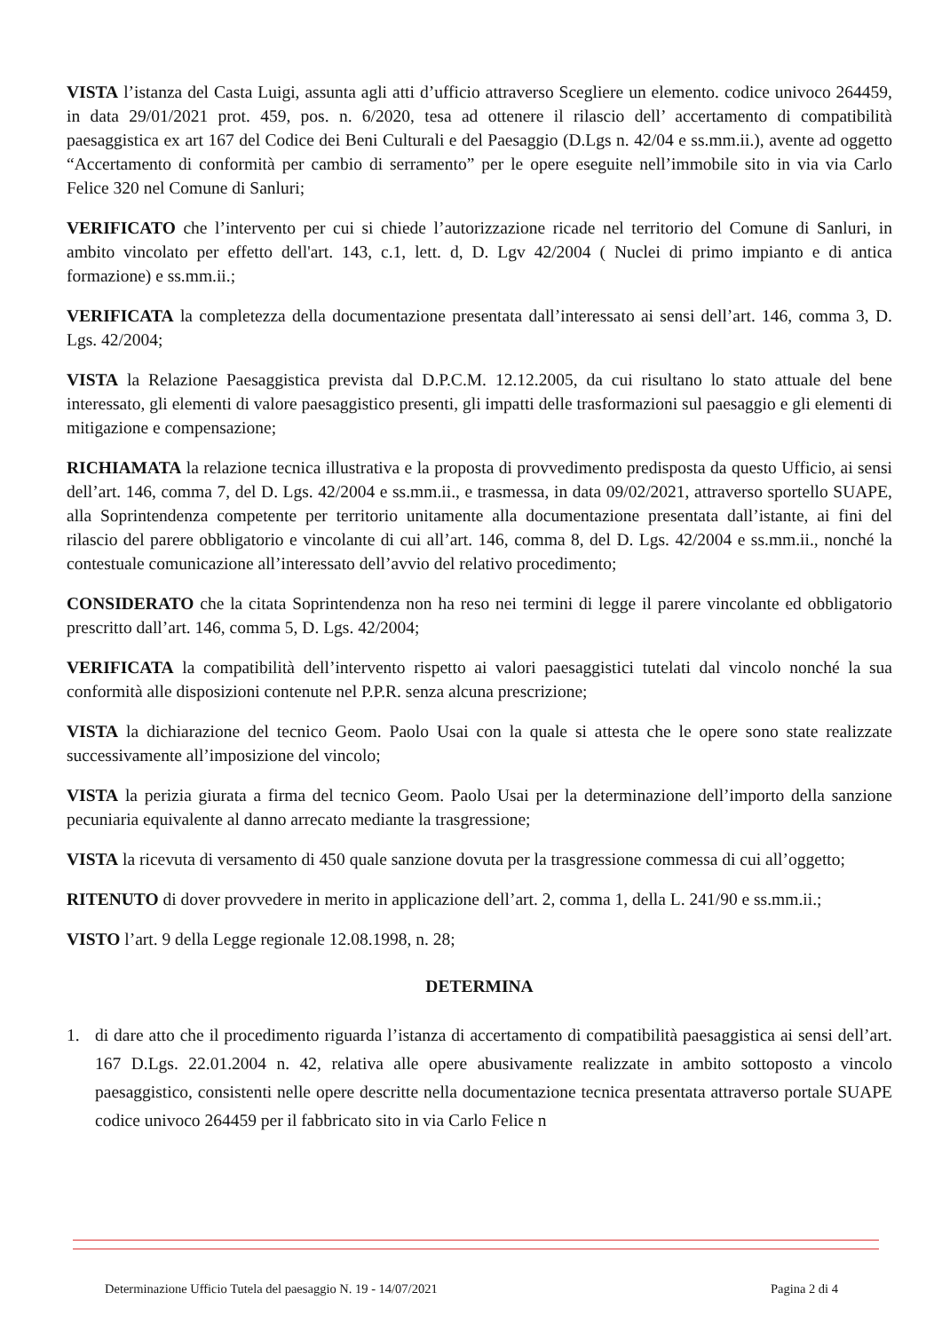VISTA l’istanza del Casta Luigi, assunta agli atti d’ufficio attraverso Scegliere un elemento. codice univoco 264459, in data 29/01/2021 prot. 459, pos. n. 6/2020, tesa ad ottenere il rilascio dell’ accertamento di compatibilità paesaggistica ex art 167 del Codice dei Beni Culturali e del Paesaggio (D.Lgs n. 42/04 e ss.mm.ii.), avente ad oggetto “Accertamento di conformità per cambio di serramento” per le opere eseguite nell’immobile sito in via via Carlo Felice 320 nel Comune di Sanluri;
VERIFICATO che l’intervento per cui si chiede l’autorizzazione ricade nel territorio del Comune di Sanluri, in ambito vincolato per effetto dell'art. 143, c.1, lett. d, D. Lgv 42/2004 ( Nuclei di primo impianto e di antica formazione) e ss.mm.ii.;
VERIFICATA la completezza della documentazione presentata dall’interessato ai sensi dell’art. 146, comma 3, D. Lgs. 42/2004;
VISTA la Relazione Paesaggistica prevista dal D.P.C.M. 12.12.2005, da cui risultano lo stato attuale del bene interessato, gli elementi di valore paesaggistico presenti, gli impatti delle trasformazioni sul paesaggio e gli elementi di mitigazione e compensazione;
RICHIAMATA la relazione tecnica illustrativa e la proposta di provvedimento predisposta da questo Ufficio, ai sensi dell’art. 146, comma 7, del D. Lgs. 42/2004 e ss.mm.ii., e trasmessa, in data 09/02/2021, attraverso sportello SUAPE, alla Soprintendenza competente per territorio unitamente alla documentazione presentata dall’istante, ai fini del rilascio del parere obbligatorio e vincolante di cui all’art. 146, comma 8, del D. Lgs. 42/2004 e ss.mm.ii., nonché la contestuale comunicazione all’interessato dell’avvio del relativo procedimento;
CONSIDERATO che la citata Soprintendenza non ha reso nei termini di legge il parere vincolante ed obbligatorio prescritto dall’art. 146, comma 5, D. Lgs. 42/2004;
VERIFICATA la compatibilità dell’intervento rispetto ai valori paesaggistici tutelati dal vincolo nonché la sua conformità alle disposizioni contenute nel P.P.R. senza alcuna prescrizione;
VISTA la dichiarazione del tecnico Geom. Paolo Usai con la quale si attesta che le opere sono state realizzate successivamente all’imposizione del vincolo;
VISTA la perizia giurata a firma del tecnico Geom. Paolo Usai per la determinazione dell’importo della sanzione pecuniaria equivalente al danno arrecato mediante la trasgressione;
VISTA la ricevuta di versamento di 450 quale sanzione dovuta per la trasgressione commessa di cui all’oggetto;
RITENUTO di dover provvedere in merito in applicazione dell’art. 2, comma 1, della L. 241/90 e ss.mm.ii.;
VISTO l’art. 9 della Legge regionale 12.08.1998, n. 28;
DETERMINA
1. di dare atto che il procedimento riguarda l’istanza di accertamento di compatibilità paesaggistica ai sensi dell’art. 167 D.Lgs. 22.01.2004 n. 42, relativa alle opere abusivamente realizzate in ambito sottoposto a vincolo paesaggistico, consistenti nelle opere descritte nella documentazione tecnica presentata attraverso portale SUAPE codice univoco 264459 per il fabbricato sito in via Carlo Felice n
Determinazione Ufficio Tutela del paesaggio N. 19 - 14/07/2021 Pagina 2 di 4